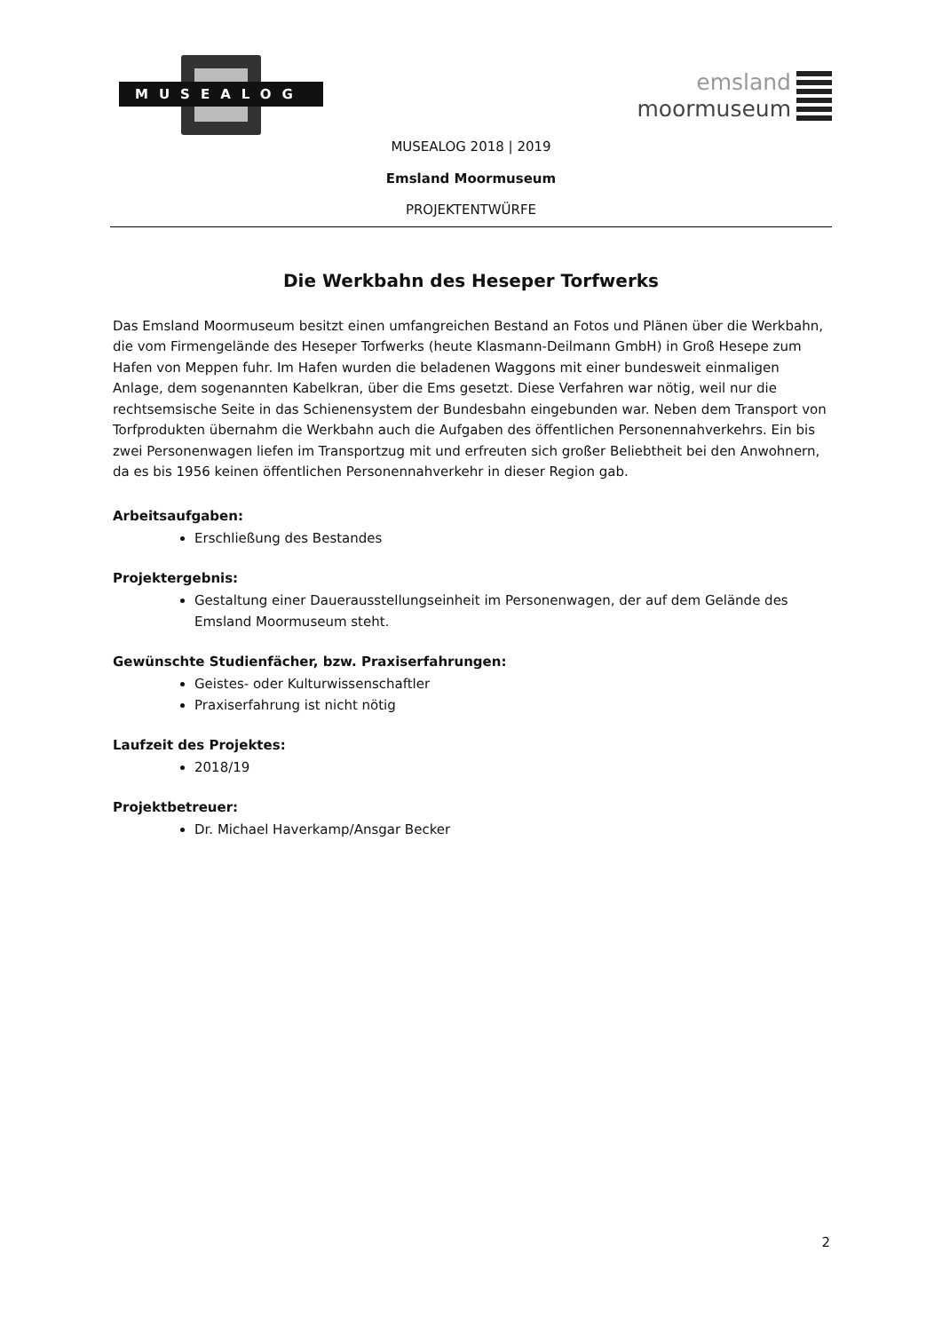MUSEALOG
emsland
moormuseum
MUSEALOG 2018 | 2019
Emsland Moormuseum
PROJEKTENTWÜRFE
Die Werkbahn des Heseper Torfwerks
Das Emsland Moormuseum besitzt einen umfangreichen Bestand an Fotos und Plänen über die Werkbahn, die vom Firmengelände des Heseper Torfwerks (heute Klasmann-Deilmann GmbH) in Groß Hesepe zum Hafen von Meppen fuhr. Im Hafen wurden die beladenen Waggons mit einer bundesweit einmaligen Anlage, dem sogenannten Kabelkran, über die Ems gesetzt. Diese Verfahren war nötig, weil nur die rechtsemsische Seite in das Schienensystem der Bundesbahn eingebunden war. Neben dem Transport von Torfprodukten übernahm die Werkbahn auch die Aufgaben des öffentlichen Personennahverkehrs. Ein bis zwei Personenwagen liefen im Transportzug mit und erfreuten sich großer Beliebtheit bei den Anwohnern, da es bis 1956 keinen öffentlichen Personennahverkehr in dieser Region gab.
Arbeitsaufgaben:
Erschließung des Bestandes
Projektergebnis:
Gestaltung einer Dauerausstellungseinheit im Personenwagen, der auf dem Gelände des Emsland Moormuseum steht.
Gewünschte Studienfächer, bzw. Praxiserfahrungen:
Geistes- oder Kulturwissenschaftler
Praxiserfahrung ist nicht nötig
Laufzeit des Projektes:
2018/19
Projektbetreuer:
Dr. Michael Haverkamp/Ansgar Becker
2